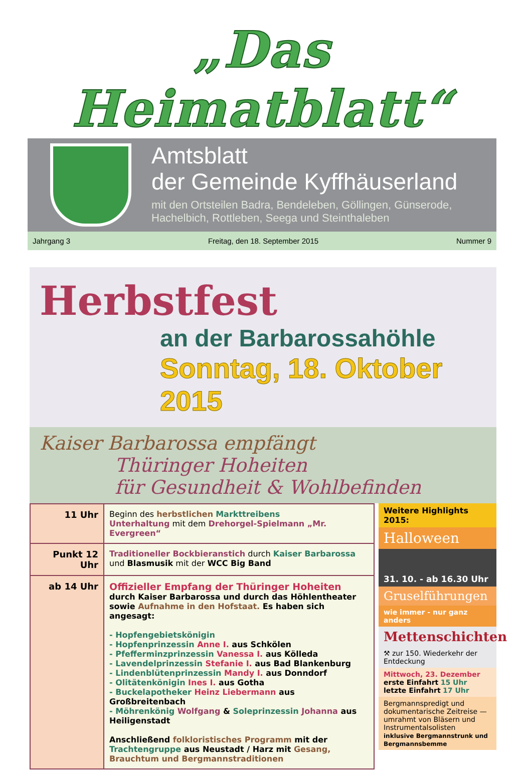„Das Heimatblatt“
Amtsblatt
der Gemeinde Kyffhäuserland
mit den Ortsteilen Badra, Bendeleben, Göllingen, Günserode,
Hachelbich, Rottleben, Seega und Steinthaleben
Jahrgang 3 Freitag, den 18. September 2015 Nummer 9
Herbstfest
an der Barbarossahöhle
Sonntag, 18. Oktober 2015
Kaiser Barbarossa empfängt
Thüringer Hoheiten
für Gesundheit & Wohlbefinden
| 11 Uhr | Beginn des herbstlichen Markttreibens Unterhaltung mit dem Drehorgel-Spielmann „Mr. Evergreen“ |
| Punkt 12 Uhr | Traditioneller Bockbieranstich durch Kaiser Barbarossa und Blasmusik mit der WCC Big Band |
| ab 14 Uhr | Offizieller Empfang der Thüringer Hoheiten durch Kaiser Barbarossa und durch das Höhlentheater sowie Aufnahme in den Hofstaat. Es haben sich angesagt: - Hopfengebietskönigin - Hopfenprinzessin Anne I. aus Schkölen - Pfefferminzprinzessin Vanessa I. aus Kölleda - Lavendelprinzessin Stefanie I. aus Bad Blankenburg - Lindenblütenprinzessin Mandy I. aus Donndorf - Olitätenkönigin Ines I. aus Gotha - Buckelapotheker Heinz Liebermann aus Großbreitenbach - Möhrenkönig Wolfgang & Soleprinzessin Johanna aus Heiligenstadt Anschließend folkloristisches Programm mit der Trachtengruppe aus Neustadt / Harz mit Gesang, Brauchtum und Bergmannstraditionen |
Weitere Highlights 2015:
Halloween
31. 10. - ab 16.30 Uhr
Gruselführungen
wie immer - nur ganz anders
Mettenschichten
⚒ zur 150. Wiederkehr der Entdeckung
Mittwoch, 23. Dezember
erste Einfahrt 15 Uhr
letzte Einfahrt 17 Uhr
Bergmannspredigt und dokumentarische Zeitreise — umrahmt von Bläsern und Instrumentalsolisten
inklusive Bergmannstrunk und Bergmannsbemme